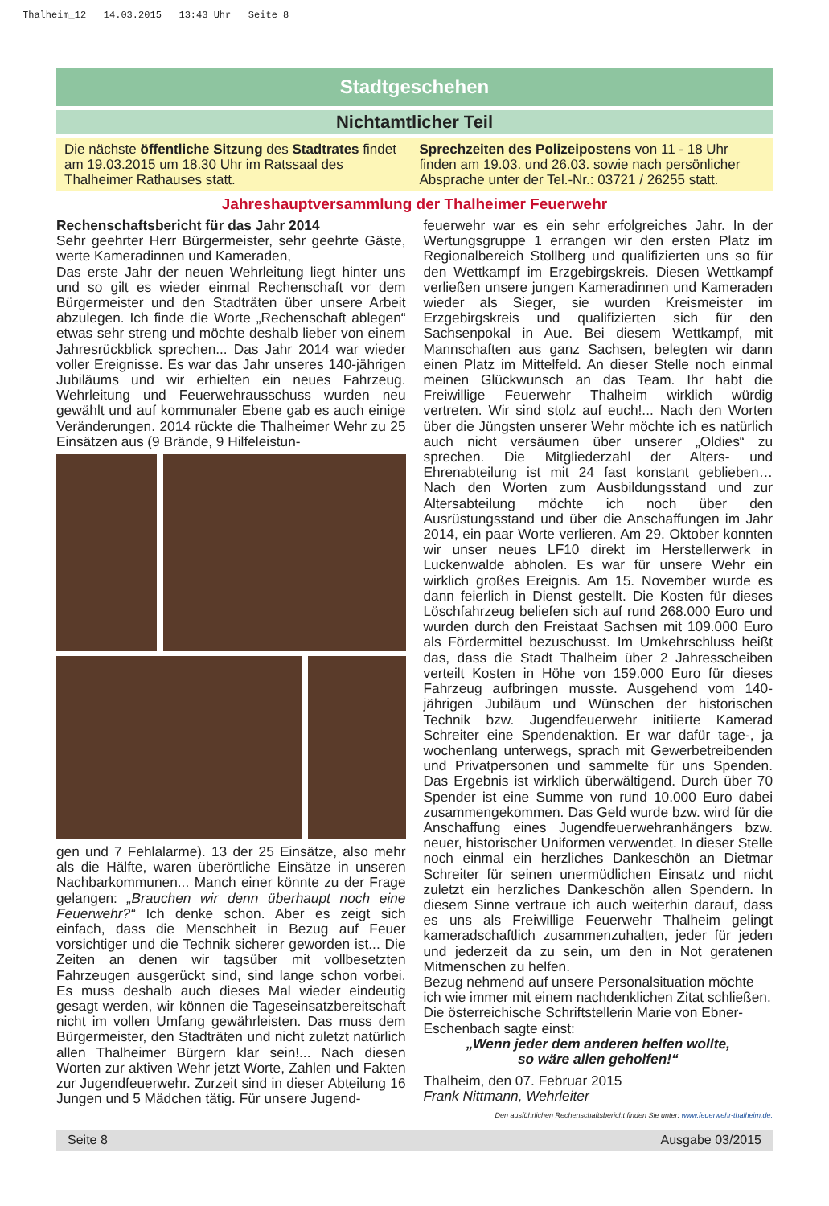Thalheim_12 14.03.2015 13:43 Uhr Seite 8
Stadtgeschehen
Nichtamtlicher Teil
Die nächste öffentliche Sitzung des Stadtrates findet am 19.03.2015 um 18.30 Uhr im Ratssaal des Thalheimer Rathauses statt.
Sprechzeiten des Polizeipostens von 11 - 18 Uhr finden am 19.03. und 26.03. sowie nach persönlicher Absprache unter der Tel.-Nr.: 03721 / 26255 statt.
Jahreshauptversammlung der Thalheimer Feuerwehr
Rechenschaftsbericht für das Jahr 2014
Sehr geehrter Herr Bürgermeister, sehr geehrte Gäste, werte Kameradinnen und Kameraden,
Das erste Jahr der neuen Wehrleitung liegt hinter uns und so gilt es wieder einmal Rechenschaft vor dem Bürgermeister und den Stadträten über unsere Arbeit abzulegen. Ich finde die Worte „Rechenschaft ablegen“ etwas sehr streng und möchte deshalb lieber von einem Jahresrückblick sprechen... Das Jahr 2014 war wieder voller Ereignisse. Es war das Jahr unseres 140-jährigen Jubiläums und wir erhielten ein neues Fahrzeug. Wehrleitung und Feuerwehrausschuss wurden neu gewählt und auf kommunaler Ebene gab es auch einige Veränderungen. 2014 rückte die Thalheimer Wehr zu 25 Einsätzen aus (9 Brände, 9 Hilfeleistun-
gen und 7 Fehlalarme). 13 der 25 Einsätze, also mehr als die Hälfte, waren überörtliche Einsätze in unseren Nachbarkommunen... Manch einer könnte zu der Frage gelangen: „Brauchen wir denn überhaupt noch eine Feuerwehr?“ Ich denke schon. Aber es zeigt sich einfach, dass die Menschheit in Bezug auf Feuer vorsichtiger und die Technik sicherer geworden ist... Die Zeiten an denen wir tagsüber mit vollbesetzten Fahrzeugen ausgerückt sind, sind lange schon vorbei. Es muss deshalb auch dieses Mal wieder eindeutig gesagt werden, wir können die Tageseinsatzbereitschaft nicht im vollen Umfang gewährleisten. Das muss dem Bürgermeister, den Stadträten und nicht zuletzt natürlich allen Thalheimer Bürgern klar sein!... Nach diesen Worten zur aktiven Wehr jetzt Worte, Zahlen und Fakten zur Jugendfeuerwehr. Zurzeit sind in dieser Abteilung 16 Jungen und 5 Mädchen tätig. Für unsere Jugend-
feuerwehr war es ein sehr erfolgreiches Jahr. In der Wertungsgruppe 1 errangen wir den ersten Platz im Regionalbereich Stollberg und qualifizierten uns so für den Wettkampf im Erzgebirgskreis. Diesen Wettkampf verließen unsere jungen Kameradinnen und Kameraden wieder als Sieger, sie wurden Kreismeister im Erzgebirgskreis und qualifizierten sich für den Sachsenpokal in Aue. Bei diesem Wettkampf, mit Mannschaften aus ganz Sachsen, belegten wir dann einen Platz im Mittelfeld. An dieser Stelle noch einmal meinen Glückwunsch an das Team. Ihr habt die Freiwillige Feuerwehr Thalheim wirklich würdig vertreten. Wir sind stolz auf euch!... Nach den Worten über die Jüngsten unserer Wehr möchte ich es natürlich auch nicht versäumen über unserer „Oldies“ zu sprechen. Die Mitgliederzahl der Alters- und Ehrenabteilung ist mit 24 fast konstant geblieben… Nach den Worten zum Ausbildungsstand und zur Altersabteilung möchte ich noch über den Ausrüstungsstand und über die Anschaffungen im Jahr 2014, ein paar Worte verlieren. Am 29. Oktober konnten wir unser neues LF10 direkt im Herstellerwerk in Luckenwalde abholen. Es war für unsere Wehr ein wirklich großes Ereignis. Am 15. November wurde es dann feierlich in Dienst gestellt. Die Kosten für dieses Löschfahrzeug beliefen sich auf rund 268.000 Euro und wurden durch den Freistaat Sachsen mit 109.000 Euro als Fördermittel bezuschusst. Im Umkehrschluss heißt das, dass die Stadt Thalheim über 2 Jahresscheiben verteilt Kosten in Höhe von 159.000 Euro für dieses Fahrzeug aufbringen musste. Ausgehend vom 140- jährigen Jubiläum und Wünschen der historischen Technik bzw. Jugendfeuerwehr initiierte Kamerad Schreiter eine Spendenaktion. Er war dafür tage-, ja wochenlang unterwegs, sprach mit Gewerbetreibenden und Privatpersonen und sammelte für uns Spenden. Das Ergebnis ist wirklich überwältigend. Durch über 70 Spender ist eine Summe von rund 10.000 Euro dabei zusammengekommen. Das Geld wurde bzw. wird für die Anschaffung eines Jugendfeuerwehranhängers bzw. neuer, historischer Uniformen verwendet. In dieser Stelle noch einmal ein herzliches Dankeschön an Dietmar Schreiter für seinen unermüdlichen Einsatz und nicht zuletzt ein herzliches Dankeschön allen Spendern. In diesem Sinne vertraue ich auch weiterhin darauf, dass es uns als Freiwillige Feuerwehr Thalheim gelingt kameradschaftlich zusammenzuhalten, jeder für jeden und jederzeit da zu sein, um den in Not geratenen Mitmenschen zu helfen.
Bezug nehmend auf unsere Personalsituation möchte ich wie immer mit einem nachdenklichen Zitat schließen. Die österreichische Schriftstellerin Marie von Ebner- Eschenbach sagte einst:
„Wenn jeder dem anderen helfen wollte,
so wäre allen geholfen!“
Thalheim, den 07. Februar 2015
Frank Nittmann, Wehrleiter
Den ausführlichen Rechenschaftsbericht finden Sie unter: www.feuerwehr-thalheim.de.
Seite 8 Ausgabe 03/2015